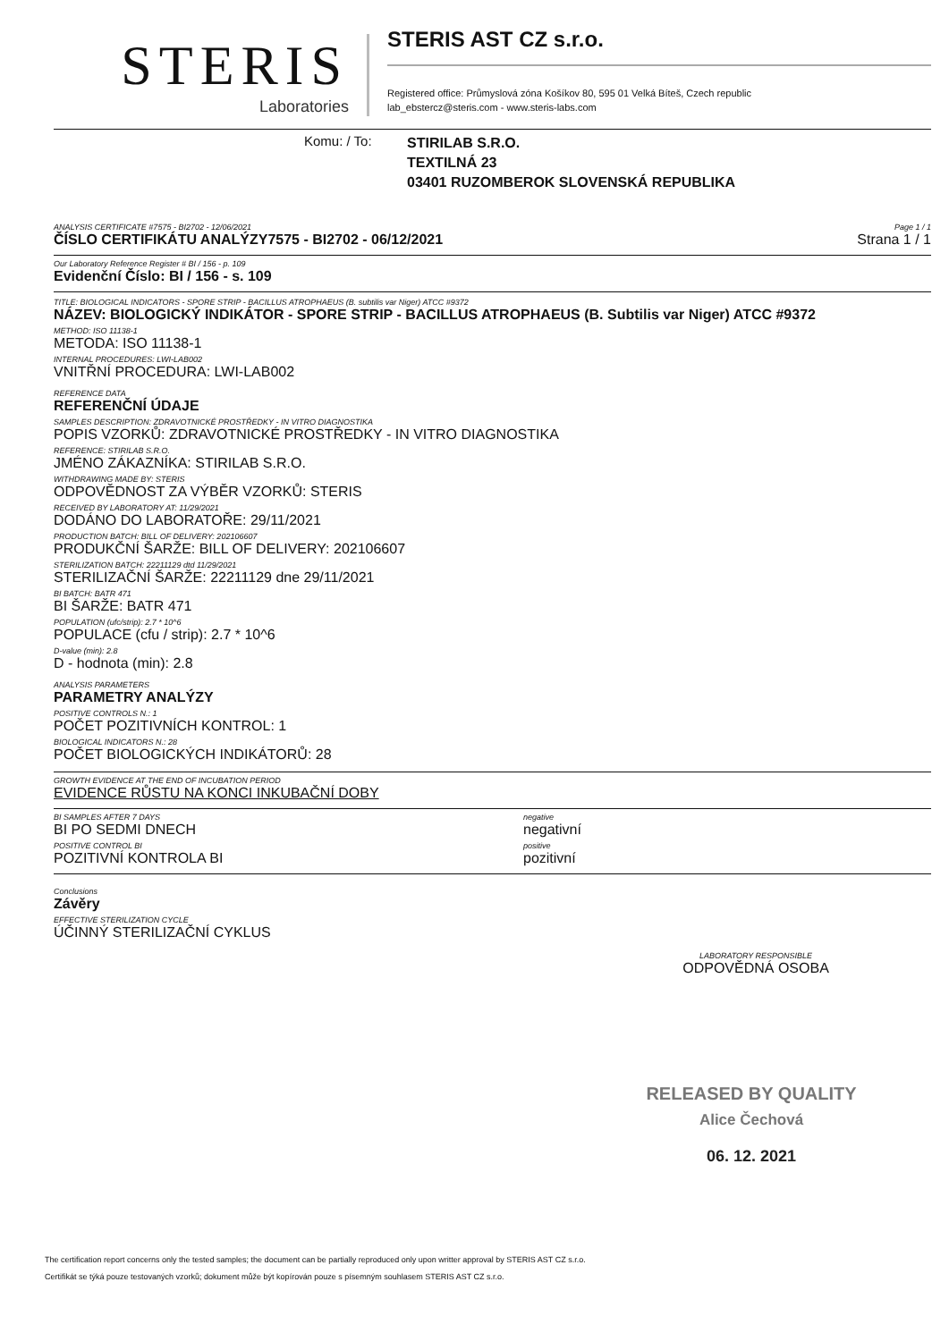STERIS
Laboratories
STERIS AST CZ s.r.o.
Registered office: Průmyslová zóna Košíkov 80, 595 01 Velká Bíteš, Czech republic
lab_ebstercz@steris.com - www.steris-labs.com
Komu: / To:
STIRILAB S.R.O.
TEXTILNÁ 23
03401 RUZOMBEROK SLOVENSKÁ REPUBLIKA
ANALYSIS CERTIFICATE #7575 - BI2702 - 12/06/2021
ČÍSLO CERTIFIKÁTU ANALÝZY7575 - BI2702 - 06/12/2021
Page 1 / 1
Strana 1 / 1
Our Laboratory Reference Register # BI / 156 - p. 109
Evidenční Číslo: BI / 156 - s. 109
TITLE: BIOLOGICAL INDICATORS - SPORE STRIP - BACILLUS ATROPHAEUS (B. subtilis var Niger) ATCC #9372
NÁZEV: BIOLOGICKÝ INDIKÁTOR - SPORE STRIP - BACILLUS ATROPHAEUS (B. Subtilis var Niger) ATCC #9372
METHOD: ISO 11138-1
METODA: ISO 11138-1
INTERNAL PROCEDURES: LWI-LAB002
VNITŘNÍ PROCEDURA: LWI-LAB002
REFERENCE DATA
REFERENČNÍ ÚDAJE
SAMPLES DESCRIPTION: ZDRAVOTNICKÉ PROSTŘEDKY - IN VITRO DIAGNOSTIKA
POPIS VZORKŮ: ZDRAVOTNICKÉ PROSTŘEDKY - IN VITRO DIAGNOSTIKA
REFERENCE: STIRILAB S.R.O.
JMÉNO ZÁKAZNÍKA: STIRILAB S.R.O.
WITHDRAWING MADE BY: STERIS
ODPOVĚDNOST ZA VÝBĚR VZORKŮ: STERIS
RECEIVED BY LABORATORY AT: 11/29/2021
DODÁNO DO LABORATOŘE: 29/11/2021
PRODUCTION BATCH: BILL OF DELIVERY: 202106607
PRODUKČNÍ ŠARŽE: BILL OF DELIVERY: 202106607
STERILIZATION BATCH: 22211129 dtd 11/29/2021
STERILIZAČNÍ ŠARŽE: 22211129 dne 29/11/2021
BI BATCH: BATR 471
BI ŠARŽE: BATR 471
POPULATION (ufc/strip): 2.7 * 10^6
POPULACE (cfu / strip): 2.7 * 10^6
D-value (min): 2.8
D - hodnota (min): 2.8
ANALYSIS PARAMETERS
PARAMETRY ANALÝZY
POSITIVE CONTROLS N.: 1
POČET POZITIVNÍCH KONTROL: 1
BIOLOGICAL INDICATORS N.: 28
POČET BIOLOGICKÝCH INDIKÁTORŮ: 28
GROWTH EVIDENCE AT THE END OF INCUBATION PERIOD
EVIDENCE RŮSTU NA KONCI INKUBAČNÍ DOBY
BI SAMPLES AFTER 7 DAYS
BI PO SEDMI DNECH
negative
negativní
POSITIVE CONTROL BI
POZITIVNÍ KONTROLA BI
positive
pozitivní
Conclusions
Závěry
EFFECTIVE STERILIZATION CYCLE
ÚČINNÝ STERILIZAČNÍ CYKLUS
LABORATORY RESPONSIBLE
ODPOVĚDNÁ OSOBA
RELEASED BY QUALITY
Alice Čechová
06. 12. 2021
The certification report concerns only the tested samples; the document can be partially reproduced only upon writter approval by STERIS AST CZ s.r.o.
Certifikát se týká pouze testovaných vzorků; dokument může být kopírován pouze s písemným souhlasem STERIS AST CZ s.r.o.